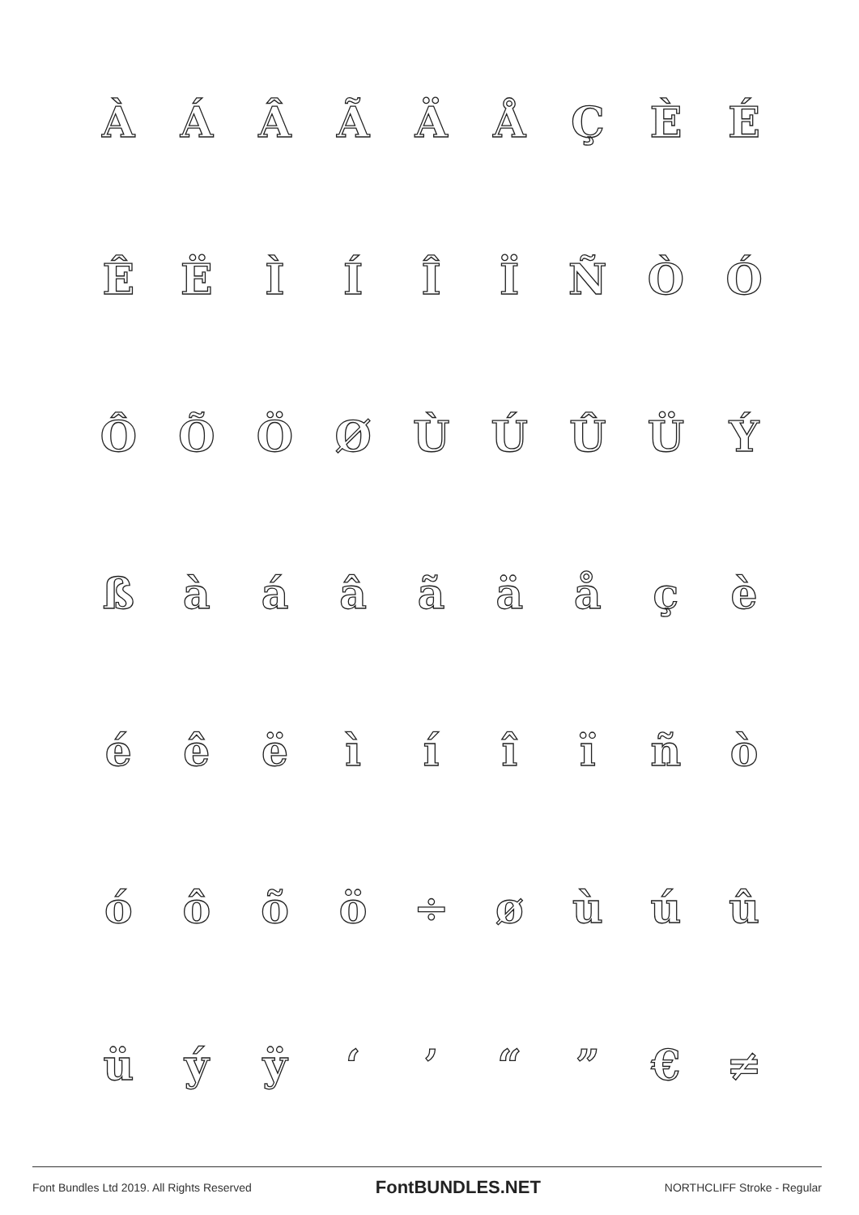À Á Â Ã Ä Å Ç È É
Ê Ë Ì Í Î Ï Ñ Ò Ó
Ô Õ Ö Ø Ù Ú Û Ü Ý
ß à á â ã ä å ç è
é ê ë ì í î ï ñ ò
ó ô õ ö ÷ ø ù ú û
ü ý ÿ ‘ ’ “ ” € ≠
Font Bundles Ltd 2019. All Rights Reserved FontBUNDLES.NET NORTHCLIFF Stroke - Regular